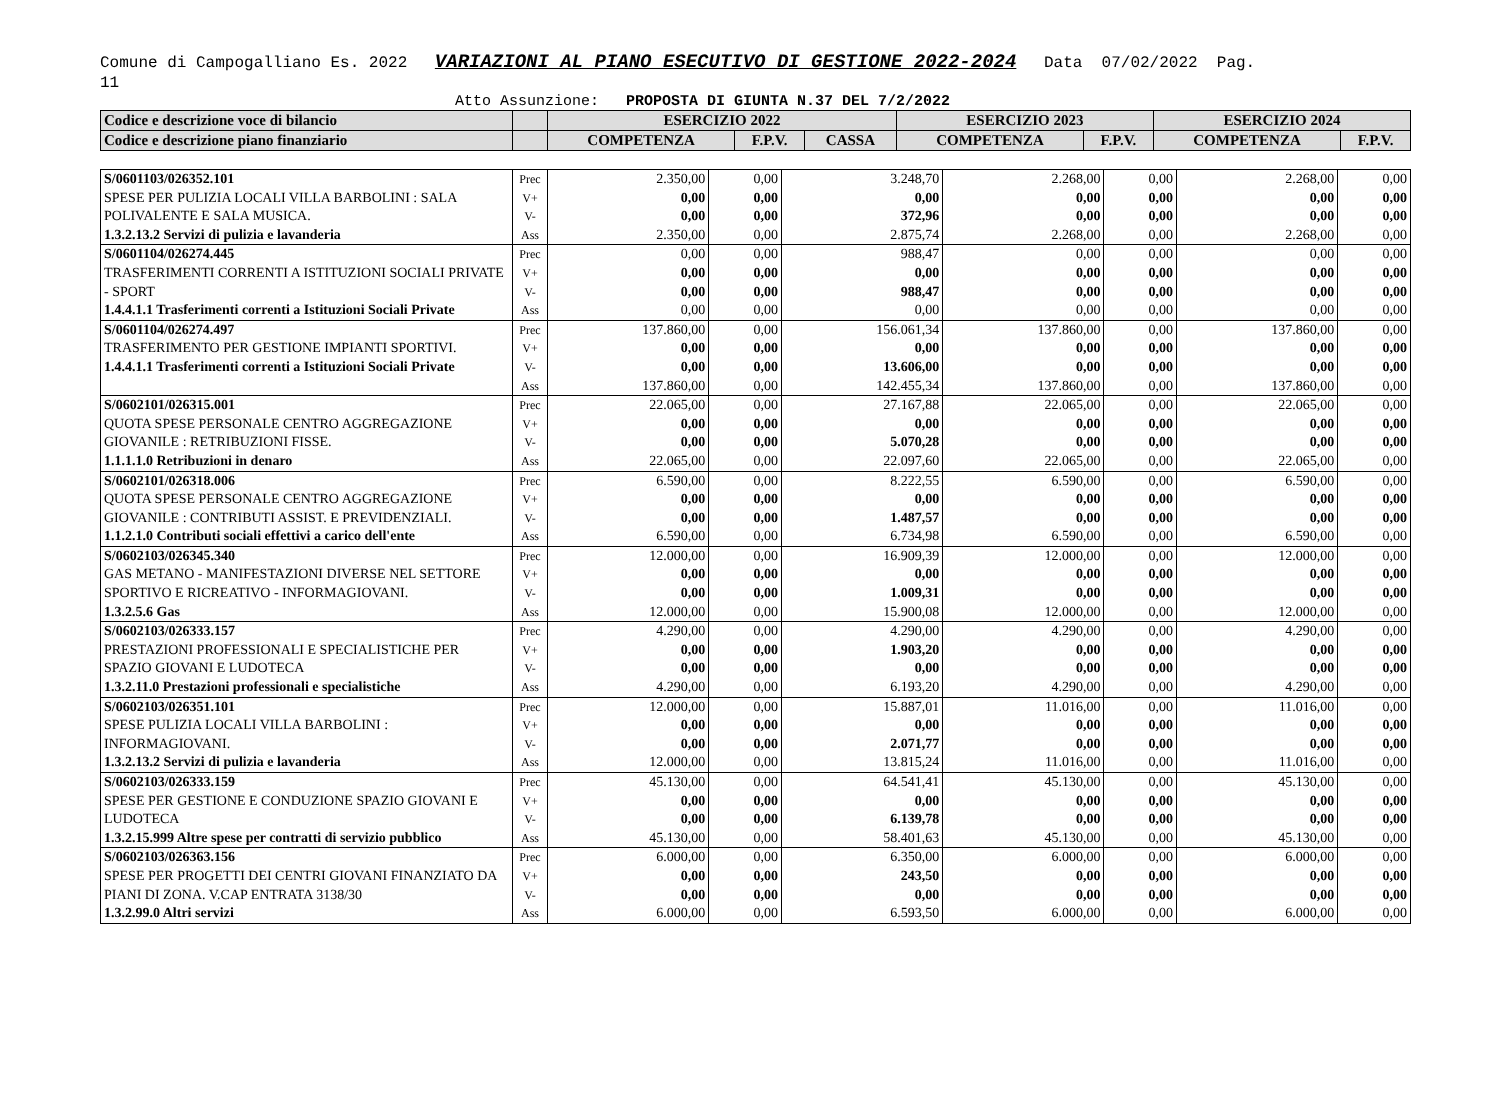Comune di Campogalliano Es. 2022 VARIAZIONI AL PIANO ESECUTIVO DI GESTIONE 2022-2024 Data 07/02/2022 Pag.
11
Atto Assunzione: PROPOSTA DI GIUNTA N.37 DEL 7/2/2022
| Codice e descrizione voce di bilancio | | ESERCIZIO 2022 | | | ESERCIZIO 2023 | | ESERCIZIO 2024 | |
| --- | --- | --- | --- | --- | --- | --- | --- | --- |
| Codice e descrizione piano finanziario | | COMPETENZA | F.P.V. | CASSA | COMPETENZA | F.P.V. | COMPETENZA | F.P.V. |
| S/0601103/026352.101 SPESE PER PULIZIA LOCALI VILLA BARBOLINI : SALA POLIVALENTE E SALA MUSICA. 1.3.2.13.2 Servizi di pulizia e lavanderia | Prec V+ V- Ass | 2.350,00 0,00 0,00 2.350,00 | 0,00 0,00 0,00 0,00 | 3.248,70 0,00 372,96 2.875,74 | 2.268,00 0,00 0,00 2.268,00 | 0,00 0,00 0,00 0,00 | 2.268,00 0,00 0,00 2.268,00 | 0,00 0,00 0,00 0,00 |
| S/0601104/026274.445 TRASFERIMENTI CORRENTI A ISTITUZIONI SOCIALI PRIVATE - SPORT 1.4.4.1.1 Trasferimenti correnti a Istituzioni Sociali Private | Prec V+ V- Ass | 0,00 0,00 0,00 0,00 | 0,00 0,00 0,00 0,00 | 988,47 0,00 988,47 0,00 | 0,00 0,00 0,00 0,00 | 0,00 0,00 0,00 0,00 | 0,00 0,00 0,00 0,00 | 0,00 0,00 0,00 0,00 |
| S/0601104/026274.497 TRASFERIMENTO PER GESTIONE IMPIANTI SPORTIVI. 1.4.4.1.1 Trasferimenti correnti a Istituzioni Sociali Private | Prec V+ V- Ass | 137.860,00 0,00 0,00 137.860,00 | 0,00 0,00 0,00 0,00 | 156.061,34 0,00 13.606,00 142.455,34 | 137.860,00 0,00 0,00 137.860,00 | 0,00 0,00 0,00 0,00 | 137.860,00 0,00 0,00 137.860,00 | 0,00 0,00 0,00 0,00 |
| S/0602101/026315.001 QUOTA SPESE PERSONALE CENTRO AGGREGAZIONE GIOVANILE : RETRIBUZIONI FISSE. 1.1.1.1.0 Retribuzioni in denaro | Prec V+ V- Ass | 22.065,00 0,00 0,00 22.065,00 | 0,00 0,00 0,00 0,00 | 27.167,88 0,00 5.070,28 22.097,60 | 22.065,00 0,00 0,00 22.065,00 | 0,00 0,00 0,00 0,00 | 22.065,00 0,00 0,00 22.065,00 | 0,00 0,00 0,00 0,00 |
| S/0602101/026318.006 QUOTA SPESE PERSONALE CENTRO AGGREGAZIONE GIOVANILE : CONTRIBUTI ASSIST. E PREVIDENZIALI. 1.1.2.1.0 Contributi sociali effettivi a carico dell'ente | Prec V+ V- Ass | 6.590,00 0,00 0,00 6.590,00 | 0,00 0,00 0,00 0,00 | 8.222,55 0,00 1.487,57 6.734,98 | 6.590,00 0,00 0,00 6.590,00 | 0,00 0,00 0,00 0,00 | 6.590,00 0,00 0,00 6.590,00 | 0,00 0,00 0,00 0,00 |
| S/0602103/026345.340 GAS METANO - MANIFESTAZIONI DIVERSE NEL SETTORE SPORTIVO E RICREATIVO - INFORMAGIOVANI. 1.3.2.5.6 Gas | Prec V+ V- Ass | 12.000,00 0,00 0,00 12.000,00 | 0,00 0,00 0,00 0,00 | 16.909,39 0,00 1.009,31 15.900,08 | 12.000,00 0,00 0,00 12.000,00 | 0,00 0,00 0,00 0,00 | 12.000,00 0,00 0,00 12.000,00 | 0,00 0,00 0,00 0,00 |
| S/0602103/026333.157 PRESTAZIONI PROFESSIONALI E SPECIALISTICHE PER SPAZIO GIOVANI E LUDOTECA 1.3.2.11.0 Prestazioni professionali e specialistiche | Prec V+ V- Ass | 4.290,00 0,00 0,00 4.290,00 | 0,00 0,00 0,00 0,00 | 4.290,00 1.903,20 0,00 6.193,20 | 4.290,00 0,00 0,00 4.290,00 | 0,00 0,00 0,00 0,00 | 4.290,00 0,00 0,00 4.290,00 | 0,00 0,00 0,00 0,00 |
| S/0602103/026351.101 SPESE PULIZIA LOCALI VILLA BARBOLINI : INFORMAGIOVANI. 1.3.2.13.2 Servizi di pulizia e lavanderia | Prec V+ V- Ass | 12.000,00 0,00 0,00 12.000,00 | 0,00 0,00 0,00 0,00 | 15.887,01 0,00 2.071,77 13.815,24 | 11.016,00 0,00 0,00 11.016,00 | 0,00 0,00 0,00 0,00 | 11.016,00 0,00 0,00 11.016,00 | 0,00 0,00 0,00 0,00 |
| S/0602103/026333.159 SPESE PER GESTIONE E CONDUZIONE SPAZIO GIOVANI E LUDOTECA 1.3.2.15.999 Altre spese per contratti di servizio pubblico | Prec V+ V- Ass | 45.130,00 0,00 0,00 45.130,00 | 0,00 0,00 0,00 0,00 | 64.541,41 0,00 6.139,78 58.401,63 | 45.130,00 0,00 0,00 45.130,00 | 0,00 0,00 0,00 0,00 | 45.130,00 0,00 0,00 45.130,00 | 0,00 0,00 0,00 0,00 |
| S/0602103/026363.156 SPESE PER PROGETTI DEI CENTRI GIOVANI FINANZIATO DA PIANI DI ZONA. V.CAP ENTRATA 3138/30 1.3.2.99.0 Altri servizi | Prec V+ V- Ass | 6.000,00 0,00 0,00 6.000,00 | 0,00 0,00 0,00 0,00 | 6.350,00 243,50 0,00 6.593,50 | 6.000,00 0,00 0,00 6.000,00 | 0,00 0,00 0,00 0,00 | 6.000,00 0,00 0,00 6.000,00 | 0,00 0,00 0,00 0,00 |